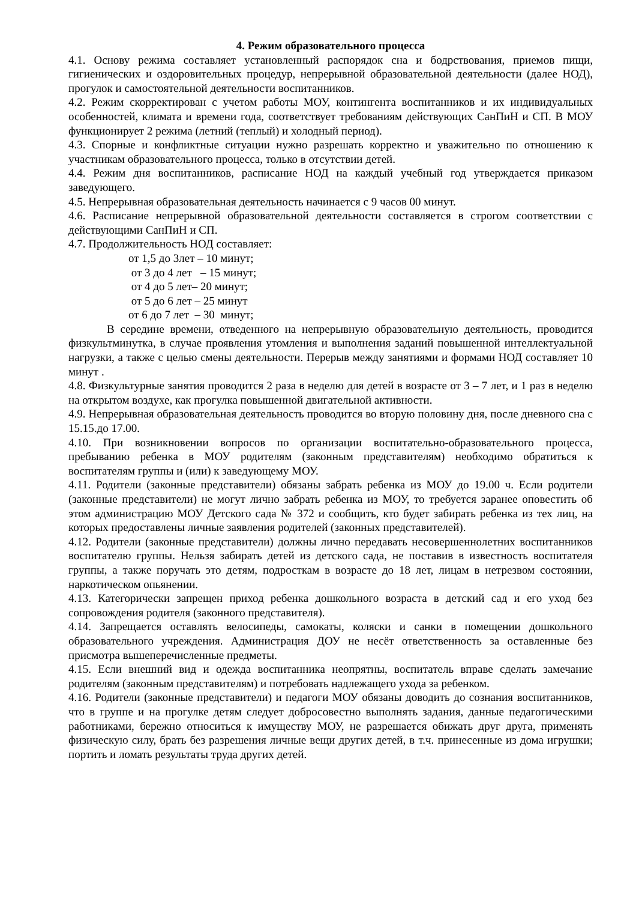4. Режим образовательного процесса
4.1. Основу режима составляет установленный распорядок сна и бодрствования, приемов пищи, гигиенических и оздоровительных процедур, непрерывной образовательной деятельности (далее НОД), прогулок и самостоятельной деятельности воспитанников.
4.2. Режим скорректирован с учетом работы МОУ, контингента воспитанников и их индивидуальных особенностей, климата и времени года, соответствует требованиям действующих СанПиН и СП. В МОУ функционирует 2 режима (летний (теплый) и холодный период).
4.3. Спорные и конфликтные ситуации нужно разрешать корректно и уважительно по отношению к участникам образовательного процесса, только в отсутствии детей.
4.4. Режим дня воспитанников, расписание НОД на каждый учебный год утверждается приказом заведующего.
4.5. Непрерывная образовательная деятельность начинается с 9 часов 00 минут.
4.6. Расписание непрерывной образовательной деятельности составляется в строгом соответствии с действующими СанПиН и СП.
4.7. Продолжительность НОД составляет:
от 1,5 до 3лет – 10 минут;
от 3 до 4 лет – 15 минут;
от 4 до 5 лет– 20 минут;
от 5 до 6 лет – 25 минут
от 6 до 7 лет – 30 минут;
В середине времени, отведенного на непрерывную образовательную деятельность, проводится физкультминутка, в случае проявления утомления и выполнения заданий повышенной интеллектуальной нагрузки, а также с целью смены деятельности. Перерыв между занятиями и формами НОД составляет 10 минут .
4.8. Физкультурные занятия проводится 2 раза в неделю для детей в возрасте от 3 – 7 лет, и 1 раз в неделю на открытом воздухе, как прогулка повышенной двигательной активности.
4.9. Непрерывная образовательная деятельность проводится во вторую половину дня, после дневного сна с 15.15.до 17.00.
4.10. При возникновении вопросов по организации воспитательно-образовательного процесса, пребыванию ребенка в МОУ родителям (законным представителям) необходимо обратиться к воспитателям группы и (или) к заведующему МОУ.
4.11. Родители (законные представители) обязаны забрать ребенка из МОУ до 19.00 ч. Если родители (законные представители) не могут лично забрать ребенка из МОУ, то требуется заранее оповестить об этом администрацию МОУ Детского сада № 372 и сообщить, кто будет забирать ребенка из тех лиц, на которых предоставлены личные заявления родителей (законных представителей).
4.12. Родители (законные представители) должны лично передавать несовершеннолетних воспитанников воспитателю группы. Нельзя забирать детей из детского сада, не поставив в известность воспитателя группы, а также поручать это детям, подросткам в возрасте до 18 лет, лицам в нетрезвом состоянии, наркотическом опьянении.
4.13. Категорически запрещен приход ребенка дошкольного возраста в детский сад и его уход без сопровождения родителя (законного представителя).
4.14. Запрещается оставлять велосипеды, самокаты, коляски и санки в помещении дошкольного образовательного учреждения. Администрация ДОУ не несёт ответственность за оставленные без присмотра вышеперечисленные предметы.
4.15. Если внешний вид и одежда воспитанника неопрятны, воспитатель вправе сделать замечание родителям (законным представителям) и потребовать надлежащего ухода за ребенком.
4.16. Родители (законные представители) и педагоги МОУ обязаны доводить до сознания воспитанников, что в группе и на прогулке детям следует добросовестно выполнять задания, данные педагогическими работниками, бережно относиться к имуществу МОУ, не разрешается обижать друг друга, применять физическую силу, брать без разрешения личные вещи других детей, в т.ч. принесенные из дома игрушки; портить и ломать результаты труда других детей.